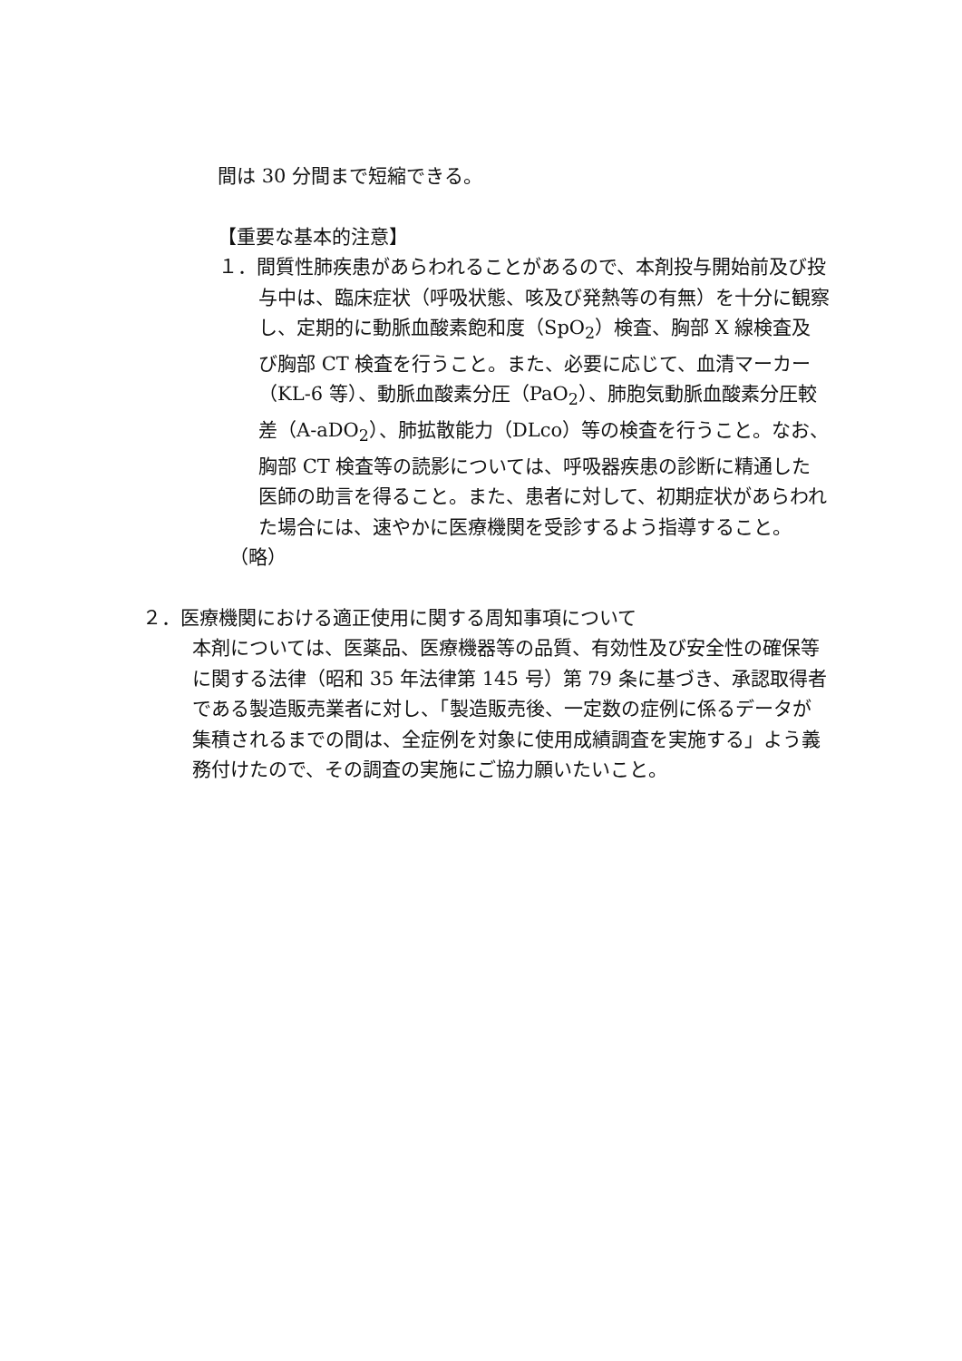間は 30 分間まで短縮できる。
【重要な基本的注意】
１．間質性肺疾患があらわれることがあるので、本剤投与開始前及び投与中は、臨床症状（呼吸状態、咳及び発熱等の有無）を十分に観察し、定期的に動脈血酸素飽和度（SpO<sub>2</sub>）検査、胸部 X 線検査及び胸部 CT 検査を行うこと。また、必要に応じて、血清マーカー（KL-6 等）、動脈血酸素分圧（PaO<sub>2</sub>）、肺胞気動脈血酸素分圧較差（A-aDO<sub>2</sub>）、肺拡散能力（DLco）等の検査を行うこと。なお、胸部 CT 検査等の読影については、呼吸器疾患の診断に精通した医師の助言を得ること。また、患者に対して、初期症状があらわれた場合には、速やかに医療機関を受診するよう指導すること。
（略）
２．医療機関における適正使用に関する周知事項について
本剤については、医薬品、医療機器等の品質、有効性及び安全性の確保等に関する法律（昭和 35 年法律第 145 号）第 79 条に基づき、承認取得者である製造販売業者に対し、「製造販売後、一定数の症例に係るデータが集積されるまでの間は、全症例を対象に使用成績調査を実施する」よう義務付けたので、その調査の実施にご協力願いたいこと。